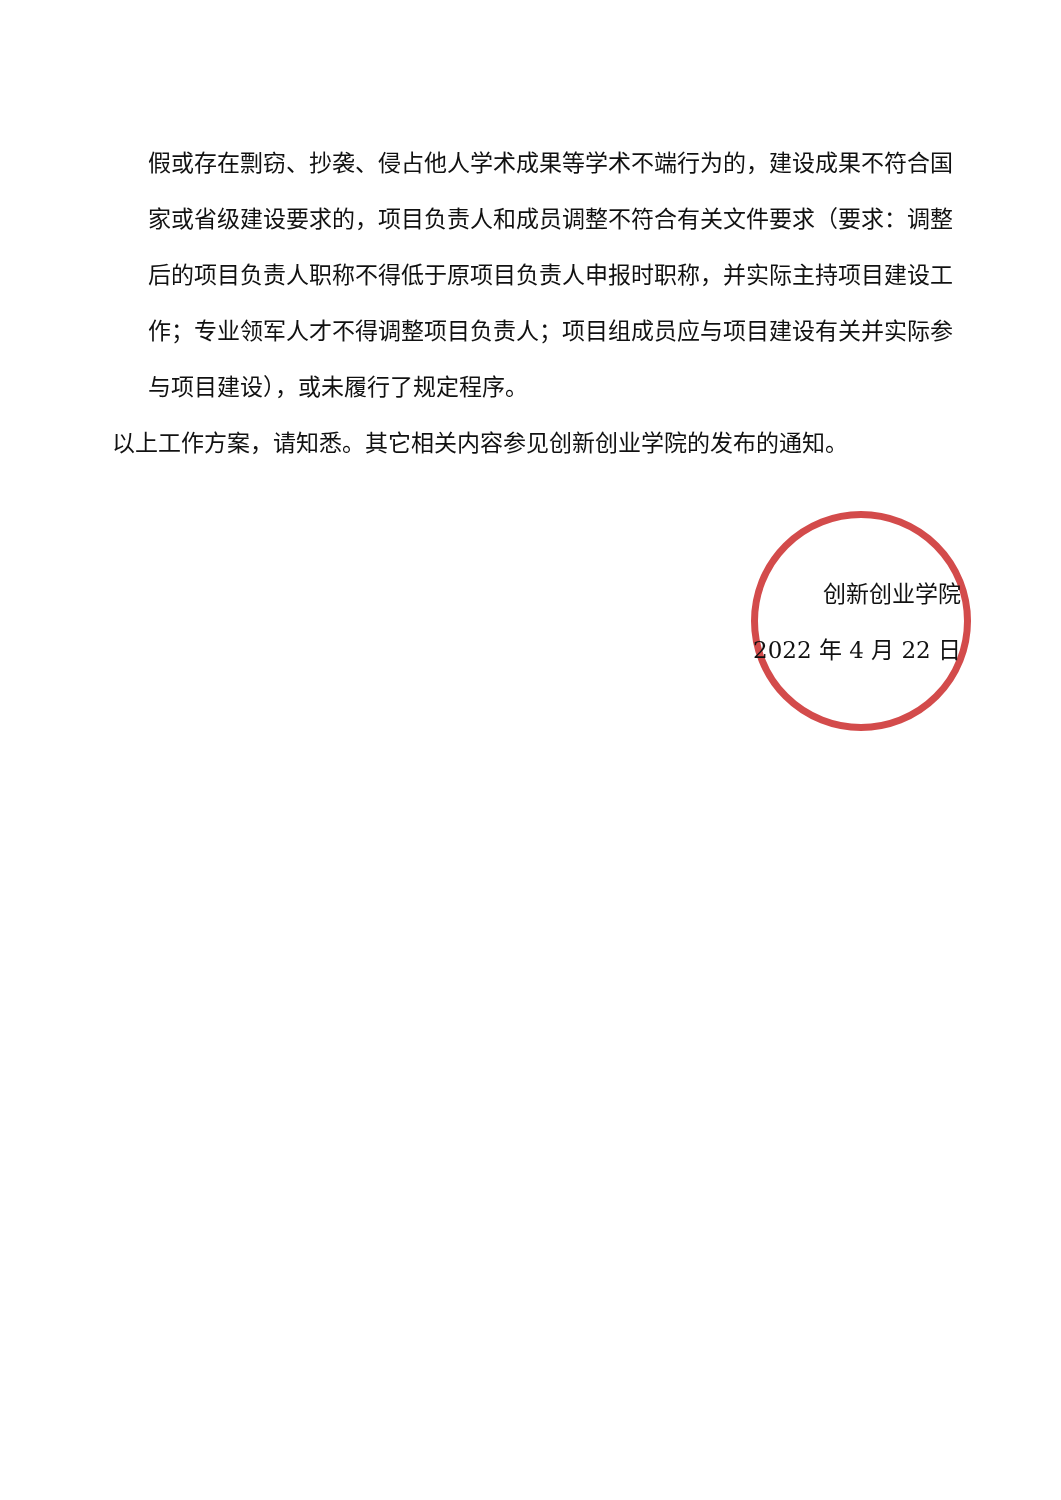假或存在剽窃、抄袭、侵占他人学术成果等学术不端行为的，建设成果不符合国家或省级建设要求的，项目负责人和成员调整不符合有关文件要求（要求：调整后的项目负责人职称不得低于原项目负责人申报时职称，并实际主持项目建设工作；专业领军人才不得调整项目负责人；项目组成员应与项目建设有关并实际参与项目建设），或未履行了规定程序。
以上工作方案，请知悉。其它相关内容参见创新创业学院的发布的通知。
创新创业学院
2022 年 4 月 22 日